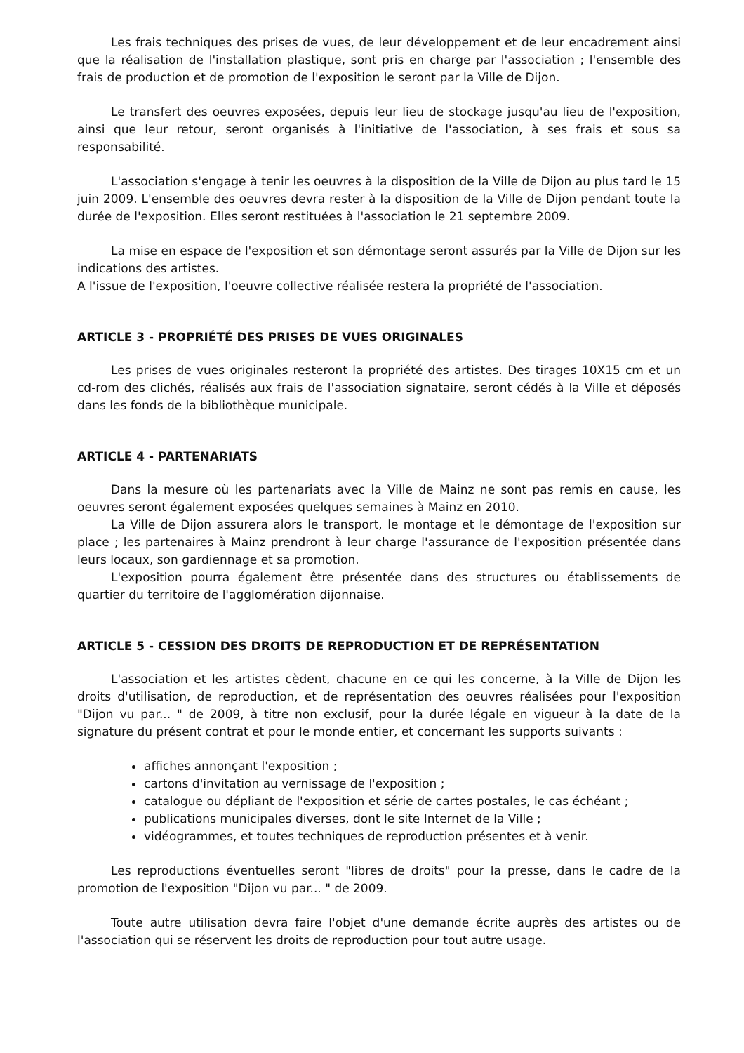Les frais techniques des prises de vues, de leur développement et de leur encadrement ainsi que la réalisation de l'installation plastique, sont pris en charge par l'association ; l'ensemble des frais de production et de promotion de l'exposition le seront par la Ville de Dijon.
Le transfert des oeuvres exposées, depuis leur lieu de stockage jusqu'au lieu de l'exposition, ainsi que leur retour, seront organisés à l'initiative de l'association, à ses frais et sous sa responsabilité.
L'association s'engage à tenir les oeuvres à la disposition de la Ville de Dijon au plus tard le 15 juin 2009. L'ensemble des oeuvres devra rester à la disposition de la Ville de Dijon pendant toute la durée de l'exposition. Elles seront restituées à l'association le 21 septembre 2009.
La mise en espace de l'exposition et son démontage seront assurés par la Ville de Dijon sur les indications des artistes.
A l'issue de l'exposition, l'oeuvre collective réalisée restera la propriété de l'association.
ARTICLE 3 - PROPRIÉTÉ DES PRISES DE VUES ORIGINALES
Les prises de vues originales resteront la propriété des artistes. Des tirages 10X15 cm et un cd-rom des clichés, réalisés aux frais de l'association signataire, seront cédés à la Ville et déposés dans les fonds de la bibliothèque municipale.
ARTICLE 4 - PARTENARIATS
Dans la mesure où les partenariats avec la Ville de Mainz ne sont pas remis en cause, les oeuvres seront également exposées quelques semaines à Mainz en 2010.
La Ville de Dijon assurera alors le transport, le montage et le démontage de l'exposition sur place ; les partenaires à Mainz prendront à leur charge l'assurance de l'exposition présentée dans leurs locaux, son gardiennage et sa promotion.
L'exposition pourra également être présentée dans des structures ou établissements de quartier du territoire de l'agglomération dijonnaise.
ARTICLE 5 - CESSION DES DROITS DE REPRODUCTION ET DE REPRÉSENTATION
L'association et les artistes cèdent, chacune en ce qui les concerne, à la Ville de Dijon les droits d'utilisation, de reproduction, et de représentation des oeuvres réalisées pour l'exposition "Dijon vu par... " de 2009, à titre non exclusif, pour la durée légale en vigueur à la date de la signature du présent contrat et pour le monde entier, et concernant les supports suivants :
affiches annonçant l'exposition ;
cartons d'invitation au vernissage de l'exposition ;
catalogue ou dépliant de l'exposition et série de cartes postales, le cas échéant ;
publications municipales diverses, dont le site Internet de la Ville ;
vidéogrammes, et toutes techniques de reproduction présentes et à venir.
Les reproductions éventuelles seront "libres de droits" pour la presse, dans le cadre de la promotion de l'exposition "Dijon vu par... " de 2009.
Toute autre utilisation devra faire l'objet d'une demande écrite auprès des artistes ou de l'association qui se réservent les droits de reproduction pour tout autre usage.